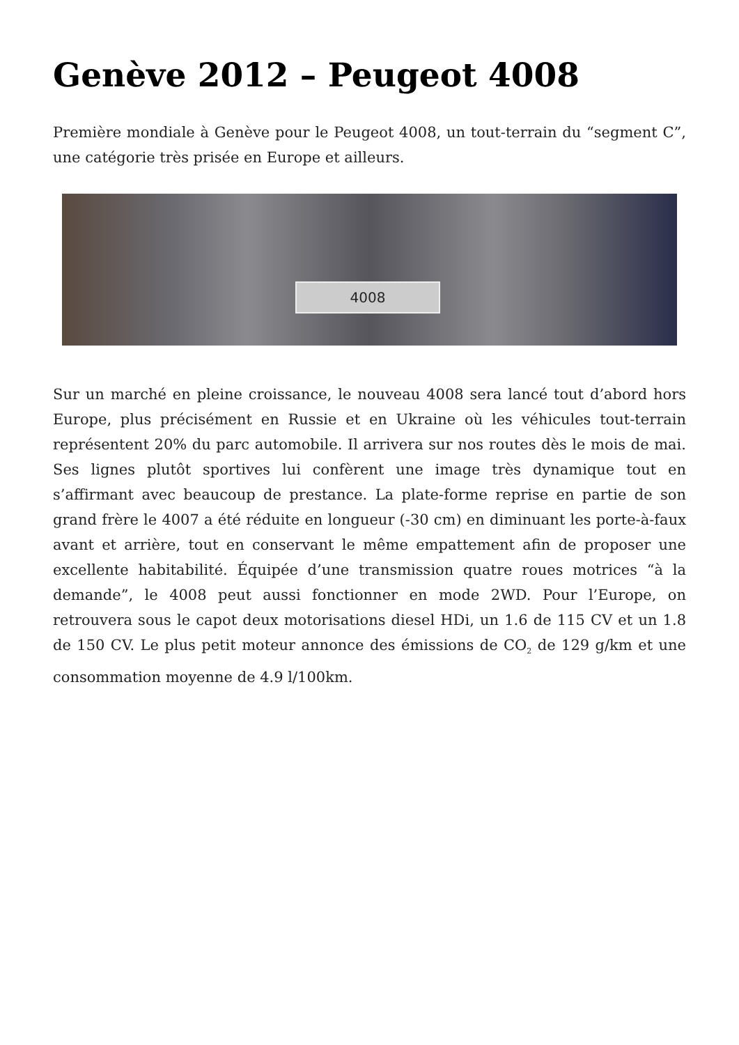Genève 2012 – Peugeot 4008
Première mondiale à Genève pour le Peugeot 4008, un tout-terrain du “segment C”, une catégorie très prisée en Europe et ailleurs.
4008
Sur un marché en pleine croissance, le nouveau 4008 sera lancé tout d’abord hors Europe, plus précisément en Russie et en Ukraine où les véhicules tout-terrain représentent 20% du parc automobile. Il arrivera sur nos routes dès le mois de mai. Ses lignes plutôt sportives lui confèrent une image très dynamique tout en s’affirmant avec beaucoup de prestance. La plate-forme reprise en partie de son grand frère le 4007 a été réduite en longueur (-30 cm) en diminuant les porte-à-faux avant et arrière, tout en conservant le même empattement afin de proposer une excellente habitabilité. Équipée d’une transmission quatre roues motrices “à la demande”, le 4008 peut aussi fonctionner en mode 2WD. Pour l’Europe, on retrouvera sous le capot deux motorisations diesel HDi, un 1.6 de 115 CV et un 1.8 de 150 CV. Le plus petit moteur annonce des émissions de CO<sub>2</sub> de 129 g/km et une consommation moyenne de 4.9 l/100km.